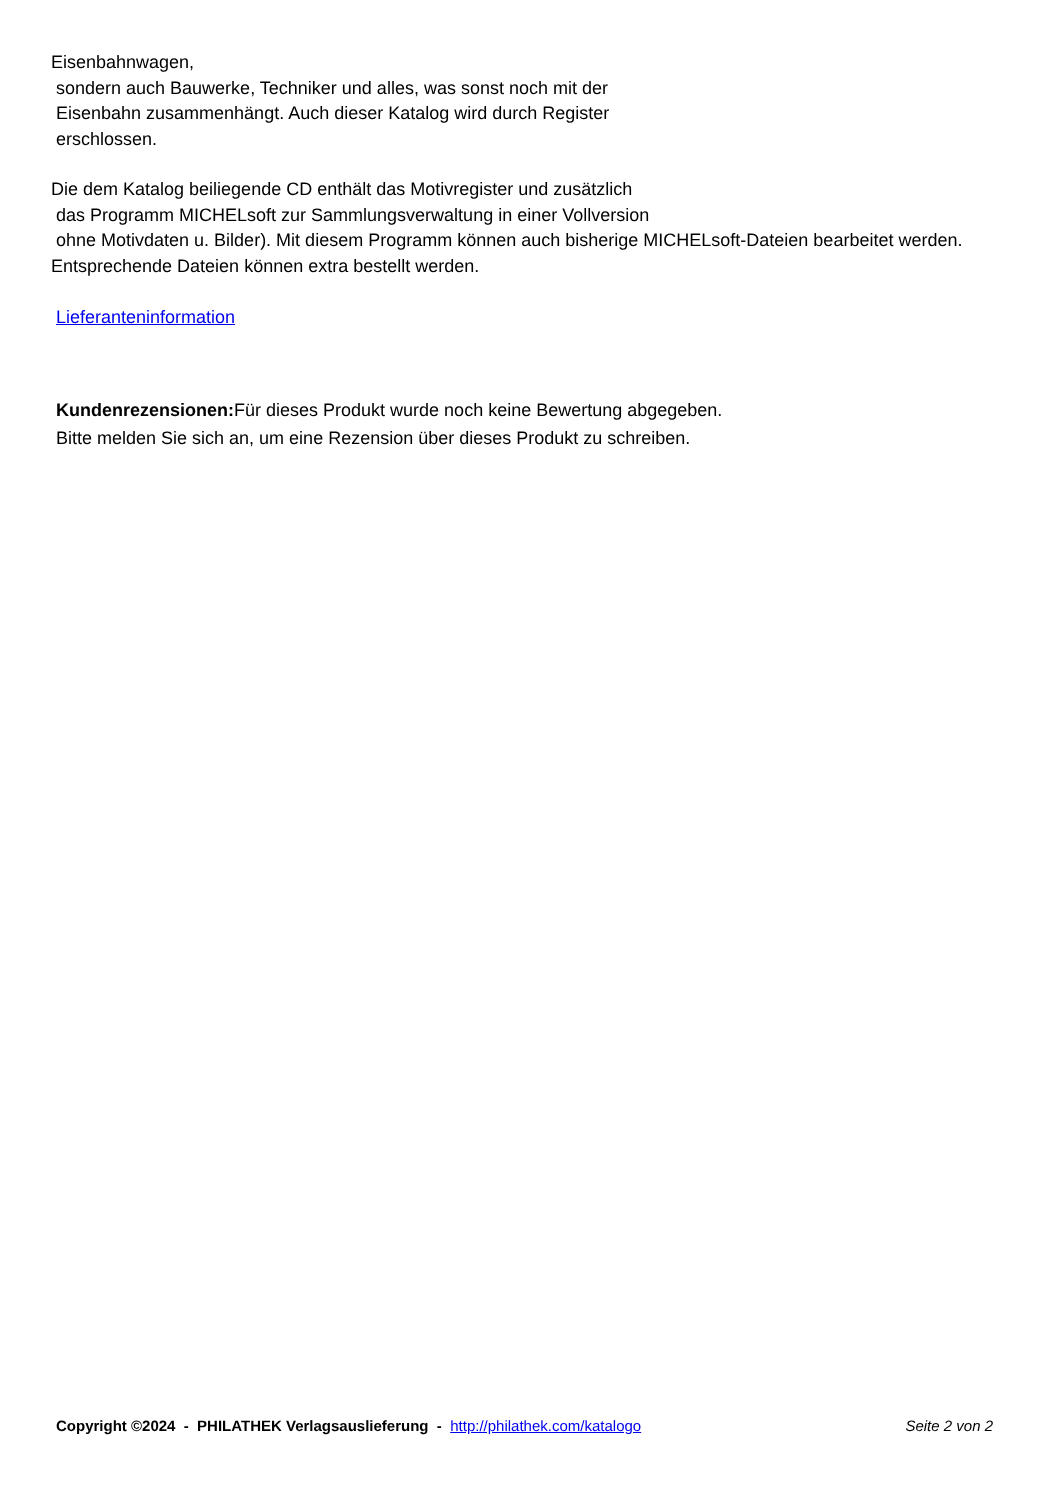Eisenbahnwagen,
sondern auch Bauwerke, Techniker und alles, was sonst noch mit der
Eisenbahn zusammenhängt. Auch dieser Katalog wird durch Register
erschlossen.
Die dem Katalog beiliegende CD enthält das Motivregister und zusätzlich
das Programm MICHELsoft zur Sammlungsverwaltung in einer Vollversion
ohne Motivdaten u. Bilder). Mit diesem Programm können auch bisherige MICHELsoft-Dateien bearbeitet werden. Entsprechende Dateien können extra bestellt werden.
Lieferanteninformation
Kundenrezensionen: Für dieses Produkt wurde noch keine Bewertung abgegeben.
Bitte melden Sie sich an, um eine Rezension über dieses Produkt zu schreiben.
Copyright ©2024 - PHILATHEK Verlagsauslieferung - http://philathek.com/katalogo Seite 2 von 2